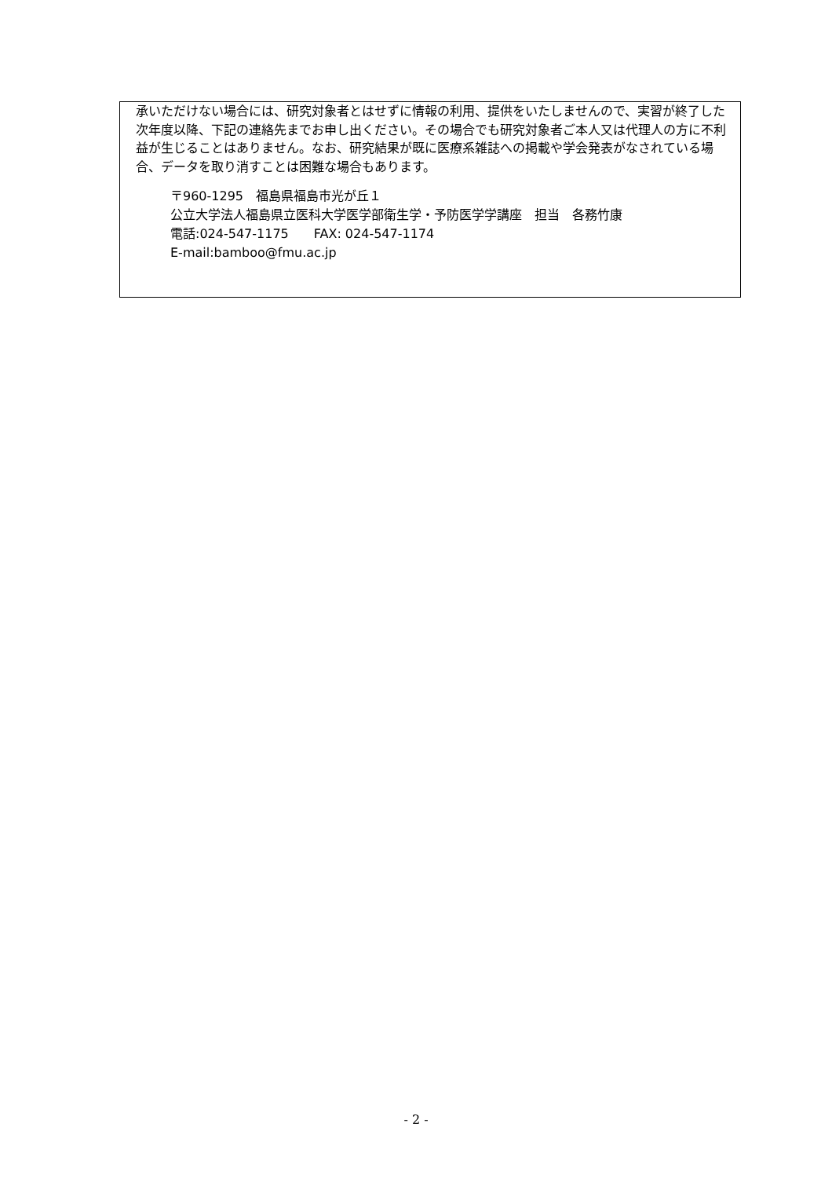承いただけない場合には、研究対象者とはせずに情報の利用、提供をいたしませんので、実習が終了した次年度以降、下記の連絡先までお申し出ください。その場合でも研究対象者ご本人又は代理人の方に不利益が生じることはありません。なお、研究結果が既に医療系雑誌への掲載や学会発表がなされている場合、データを取り消すことは困難な場合もあります。
〒960-1295　福島県福島市光が丘１
公立大学法人福島県立医科大学医学部衛生学・予防医学学講座　担当　各務竹康
電話:024-547-1175　　FAX: 024-547-1174
E-mail:bamboo@fmu.ac.jp
- 2 -